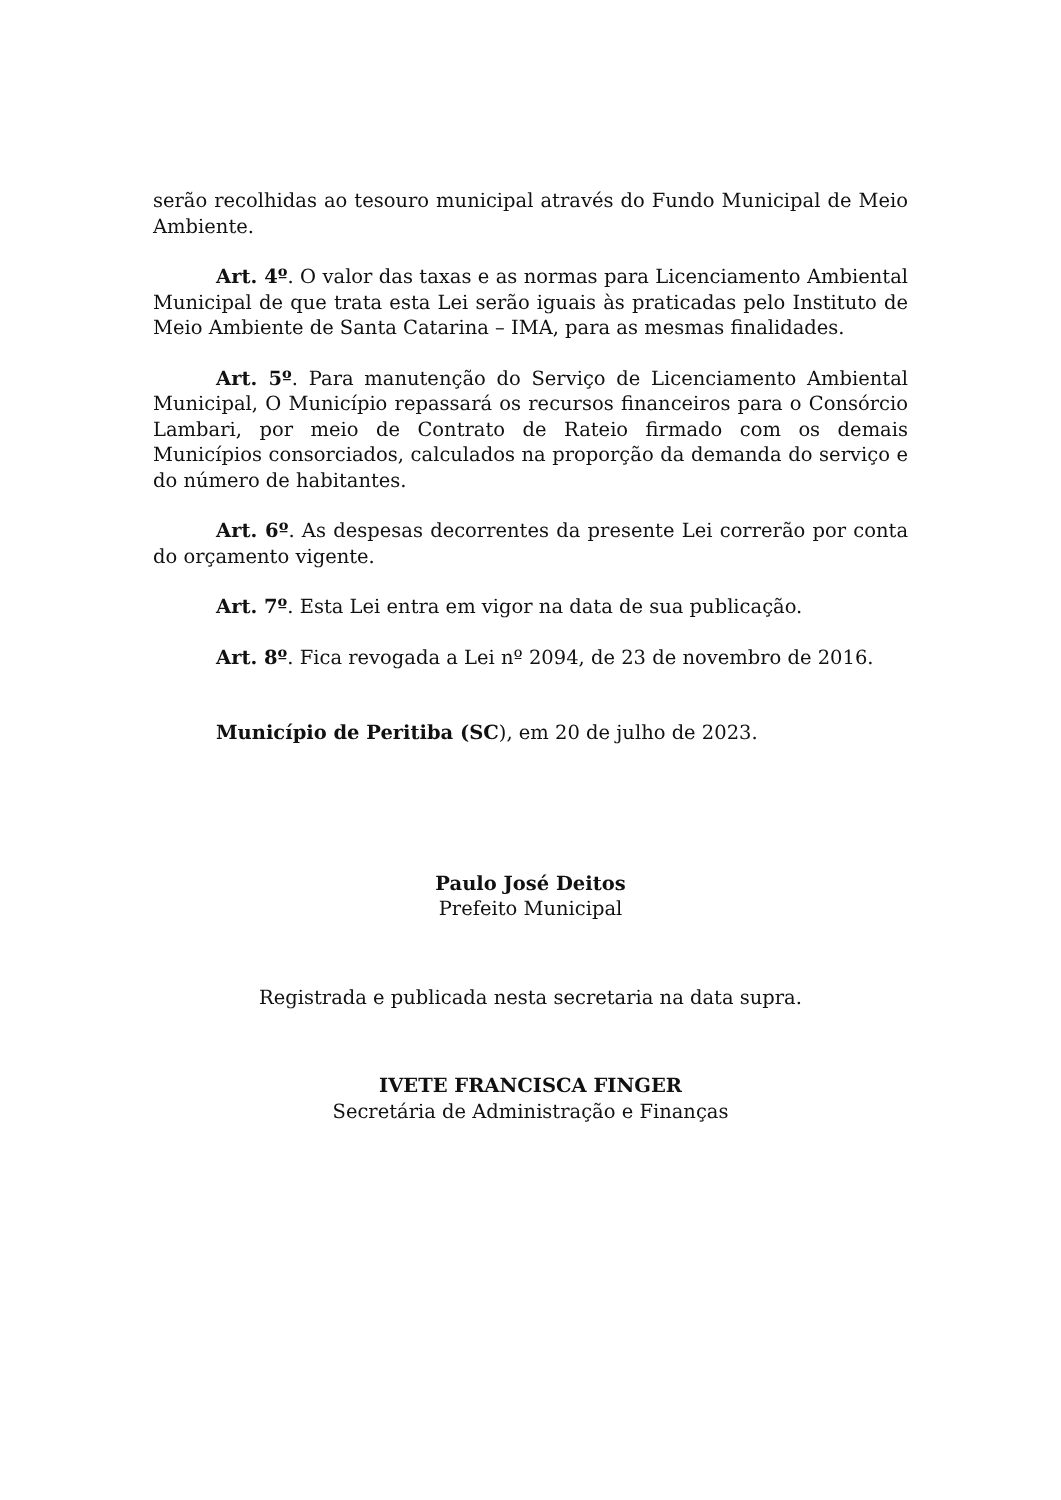serão recolhidas ao tesouro municipal através do Fundo Municipal de Meio Ambiente.
Art. 4º. O valor das taxas e as normas para Licenciamento Ambiental Municipal de que trata esta Lei serão iguais às praticadas pelo Instituto de Meio Ambiente de Santa Catarina – IMA, para as mesmas finalidades.
Art. 5º. Para manutenção do Serviço de Licenciamento Ambiental Municipal, O Município repassará os recursos financeiros para o Consórcio Lambari, por meio de Contrato de Rateio firmado com os demais Municípios consorciados, calculados na proporção da demanda do serviço e do número de habitantes.
Art. 6º. As despesas decorrentes da presente Lei correrão por conta do orçamento vigente.
Art. 7º. Esta Lei entra em vigor na data de sua publicação.
Art. 8º. Fica revogada a Lei nº 2094, de 23 de novembro de 2016.
Município de Peritiba (SC), em 20 de julho de 2023.
Paulo José Deitos
Prefeito Municipal
Registrada e publicada nesta secretaria na data supra.
IVETE FRANCISCA FINGER
Secretária de Administração e Finanças